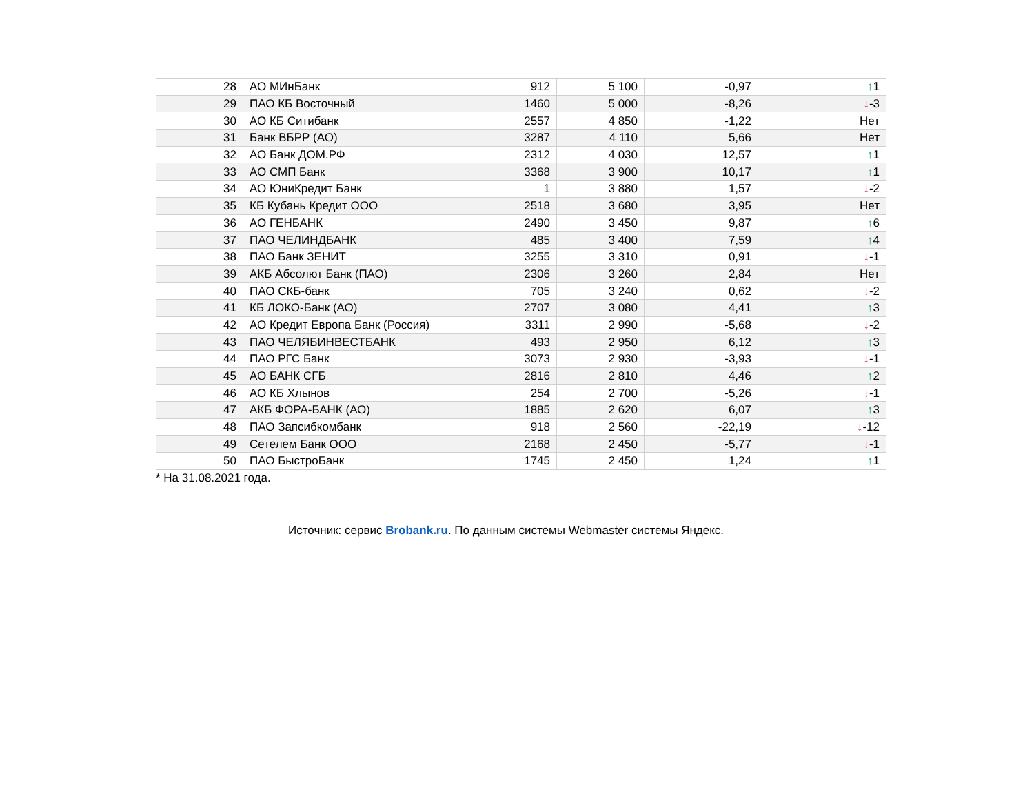| 28 | АО МИнБанк | 912 | 5 100 | -0,97 | ↑ 1 |
| 29 | ПАО КБ Восточный | 1460 | 5 000 | -8,26 | ↓ -3 |
| 30 | АО КБ Ситибанк | 2557 | 4 850 | -1,22 | Нет |
| 31 | Банк ВБРР (АО) | 3287 | 4 110 | 5,66 | Нет |
| 32 | АО Банк ДОМ.РФ | 2312 | 4 030 | 12,57 | ↑ 1 |
| 33 | АО СМП Банк | 3368 | 3 900 | 10,17 | ↑ 1 |
| 34 | АО ЮниКредит Банк | 1 | 3 880 | 1,57 | ↓ -2 |
| 35 | КБ Кубань Кредит ООО | 2518 | 3 680 | 3,95 | Нет |
| 36 | АО ГЕНБАНК | 2490 | 3 450 | 9,87 | ↑ 6 |
| 37 | ПАО ЧЕЛИНДБАНК | 485 | 3 400 | 7,59 | ↑ 4 |
| 38 | ПАО Банк ЗЕНИТ | 3255 | 3 310 | 0,91 | ↓ -1 |
| 39 | АКБ Абсолют Банк (ПАО) | 2306 | 3 260 | 2,84 | Нет |
| 40 | ПАО СКБ-банк | 705 | 3 240 | 0,62 | ↓ -2 |
| 41 | КБ ЛОКО-Банк (АО) | 2707 | 3 080 | 4,41 | ↑ 3 |
| 42 | АО Кредит Европа Банк (Россия) | 3311 | 2 990 | -5,68 | ↓ -2 |
| 43 | ПАО ЧЕЛЯБИНВЕСТБАНК | 493 | 2 950 | 6,12 | ↑ 3 |
| 44 | ПАО РГС Банк | 3073 | 2 930 | -3,93 | ↓ -1 |
| 45 | АО БАНК СГБ | 2816 | 2 810 | 4,46 | ↑ 2 |
| 46 | АО КБ Хлынов | 254 | 2 700 | -5,26 | ↓ -1 |
| 47 | АКБ ФОРА-БАНК (АО) | 1885 | 2 620 | 6,07 | ↑ 3 |
| 48 | ПАО Запсибкомбанк | 918 | 2 560 | -22,19 | ↓ -12 |
| 49 | Сетелем Банк ООО | 2168 | 2 450 | -5,77 | ↓ -1 |
| 50 | ПАО БыстроБанк | 1745 | 2 450 | 1,24 | ↑ 1 |
* На 31.08.2021 года.
Источник: сервис Brobank.ru. По данным системы Webmaster системы Яндекс.